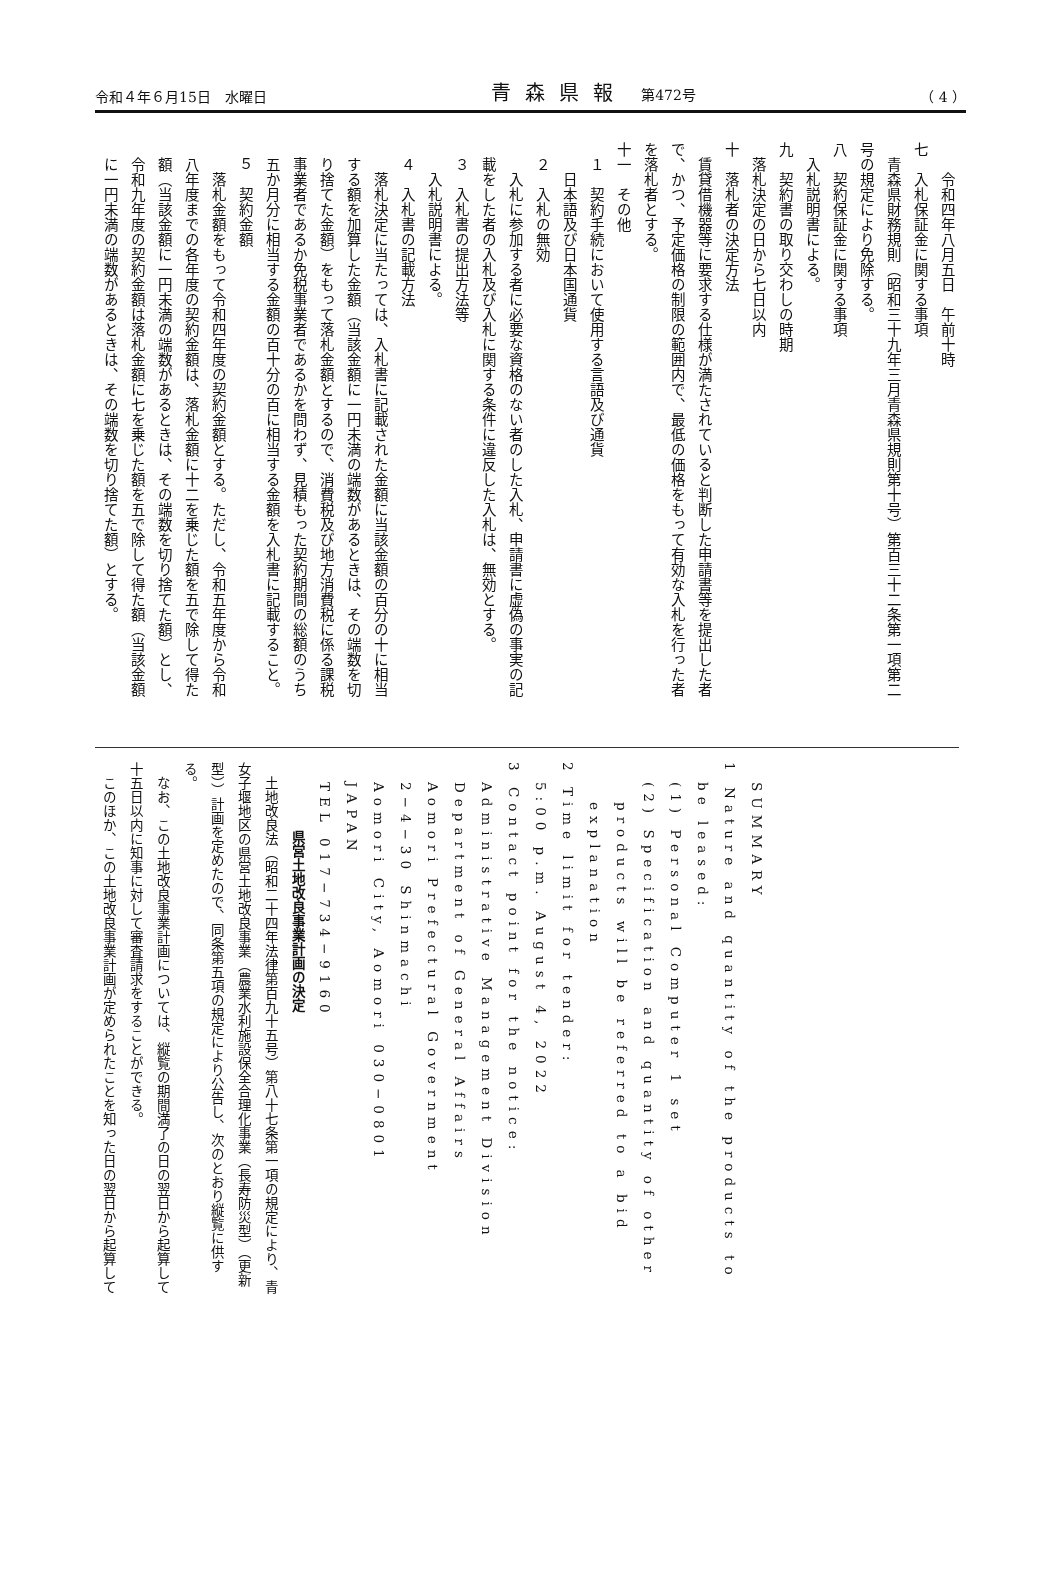令和４年６月15日　水曜日 青森県報　第472号 （ 4 ）
　　　令和四年八月五日　午前十時
　七　入札保証金に関する事項
　　青森県財務規則（昭和三十九年三月青森県規則第十号）第百三十二条第一項第二
　号の規定により免除する。
　八　契約保証金に関する事項
　　入札説明書による。
　九　契約書の取り交わしの時期
　　落札決定の日から七日以内
　十　落札者の決定方法
　　賃貸借機器等に要求する仕様が満たされていると判断した申請書等を提出した者
　で、かつ、予定価格の制限の範囲内で、最低の価格をもって有効な入札を行った者
　を落札者とする。
　十一　その他
　　１　契約手続において使用する言語及び通貨
　　　日本語及び日本国通貨
　　２　入札の無効
　　　入札に参加する者に必要な資格のない者のした入札、申請書に虚偽の事実の記
　　載をした者の入札及び入札に関する条件に違反した入札は、無効とする。
　　３　入札書の提出方法等
　　　入札説明書による。
　　４　入札書の記載方法
　　　落札決定に当たっては、入札書に記載された金額に当該金額の百分の十に相当
　　する額を加算した金額（当該金額に一円未満の端数があるときは、その端数を切
　　り捨てた金額）をもって落札金額とするので、消費税及び地方消費税に係る課税
　　事業者であるか免税事業者であるかを問わず、見積もった契約期間の総額のうち
　　五か月分に相当する金額の百十分の百に相当する金額を入札書に記載すること。
　　５　契約金額
　　　落札金額をもって令和四年度の契約金額とする。ただし、令和五年度から令和
　　八年度までの各年度の契約金額は、落札金額に十二を乗じた額を五で除して得た
　　額（当該金額に一円未満の端数があるときは、その端数を切り捨てた額）とし、
　　令和九年度の契約金額は落札金額に七を乗じた額を五で除して得た額（当該金額
　　に一円未満の端数があるときは、その端数を切り捨てた額）とする。
　SUMMARY
1 Nature and quantity of the products to
　be leased:
　(1) Personal Computer 1 set
　(2) Specification and quantity of other
　　products will be referred to a bid
　　explanation
2 Time limit for tender:
　5:00 p.m. August 4, 2022
3 Contact point for the notice:
　Administrative Management Division
　Department of General Affairs
　Aomori Prefectural Government
　2−4−30 Shinmachi
　Aomori City, Aomori 030−0801
　JAPAN
　TEL 017−734−9160
　　県営土地改良事業計画の決定
　土地改良法（昭和二十四年法律第百九十五号）第八十七条第一項の規定により、青
女子堰地区の県営土地改良事業（農業水利施設保全合理化事業（長寿防災型）（更新
型））計画を定めたので、同条第五項の規定により公告し、次のとおり縦覧に供す
る。
　なお、この土地改良事業計画については、縦覧の期間満了の日の翌日から起算して
十五日以内に知事に対して審査請求をすることができる。
　このほか、この土地改良事業計画が定められたことを知った日の翌日から起算して